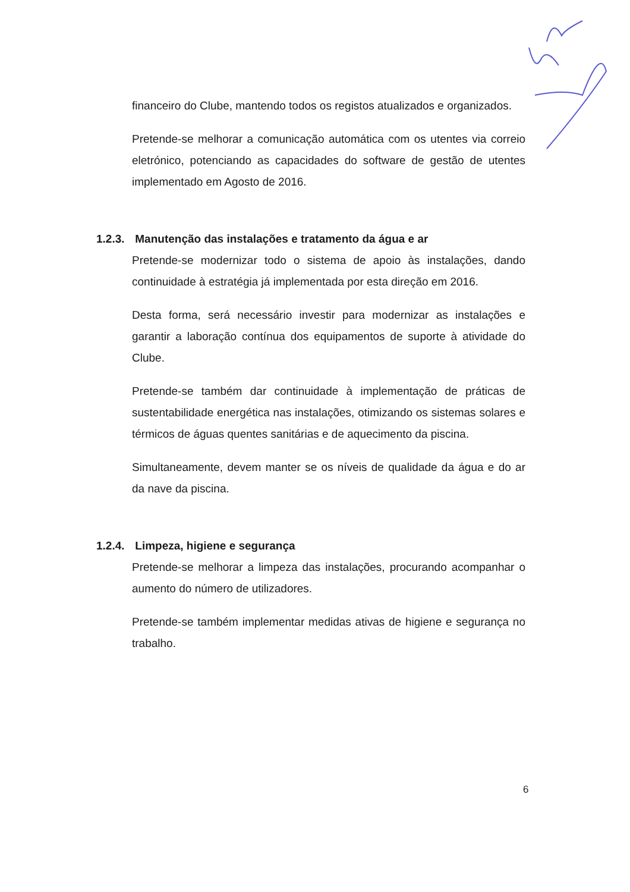financeiro do Clube, mantendo todos os registos atualizados e organizados.
Pretende-se melhorar a comunicação automática com os utentes via correio eletrónico, potenciando as capacidades do software de gestão de utentes implementado em Agosto de 2016.
1.2.3. Manutenção das instalações e tratamento da água e ar
Pretende-se modernizar todo o sistema de apoio às instalações, dando continuidade à estratégia já implementada por esta direção em 2016.
Desta forma, será necessário investir para modernizar as instalações e garantir a laboração contínua dos equipamentos de suporte à atividade do Clube.
Pretende-se também dar continuidade à implementação de práticas de sustentabilidade energética nas instalações, otimizando os sistemas solares e térmicos de águas quentes sanitárias e de aquecimento da piscina.
Simultaneamente, devem manter se os níveis de qualidade da água e do ar da nave da piscina.
1.2.4. Limpeza, higiene e segurança
Pretende-se melhorar a limpeza das instalações, procurando acompanhar o aumento do número de utilizadores.
Pretende-se também implementar medidas ativas de higiene e segurança no trabalho.
6